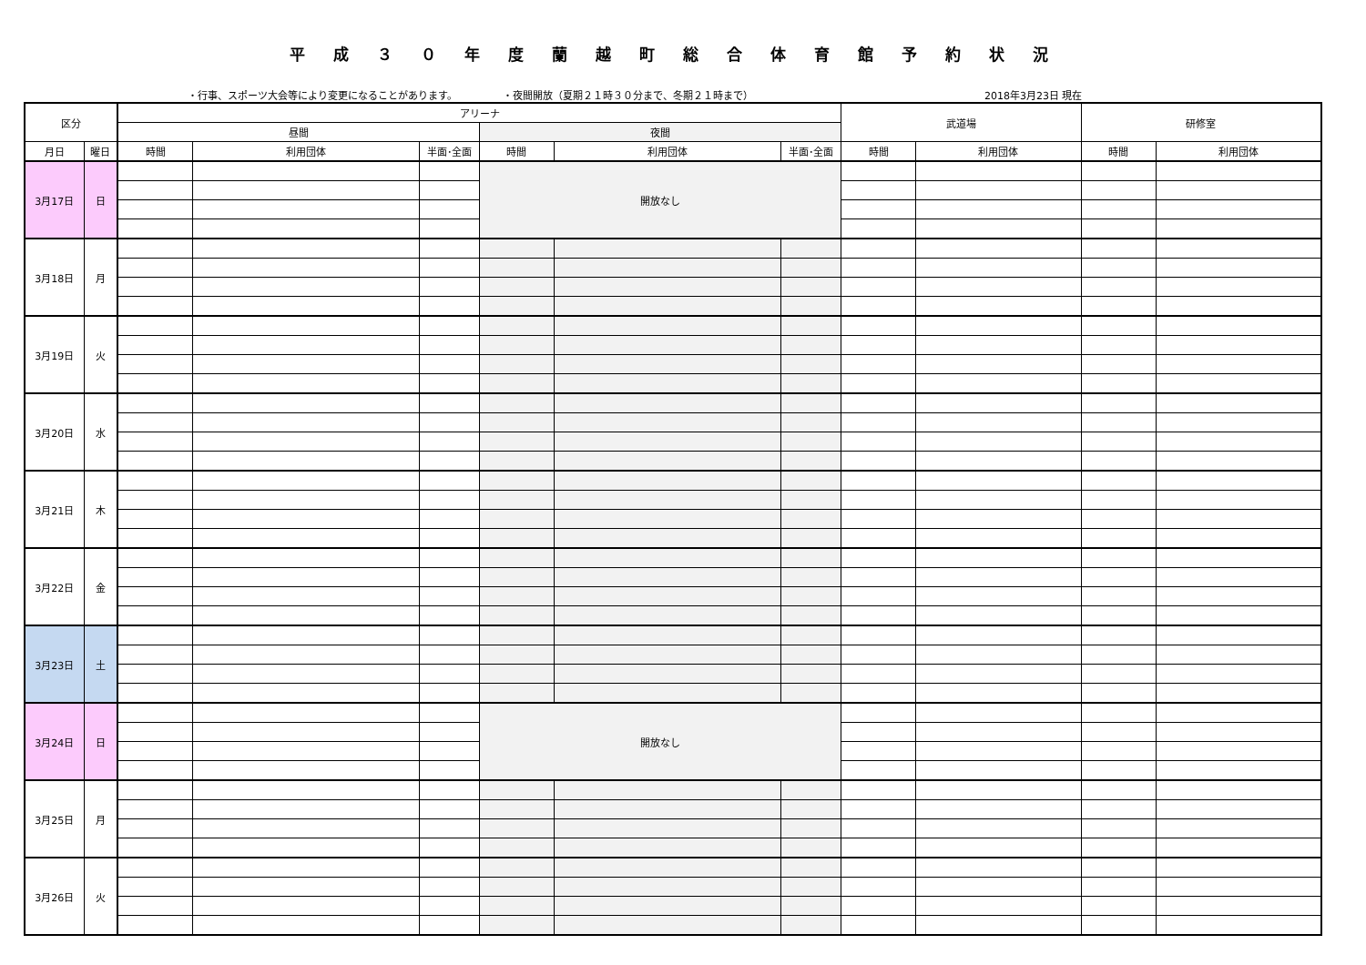平成３０年度蘭越町総合体育館予約状況
・行事、スポーツ大会等により変更になることがあります。 ・夜間開放（夏期２１時３０分まで、冬期２１時まで） 2018年3月23日 現在
| 区分 | | アリーナ | | | | | | 武道場 | | 研修室 | |
| --- | --- | --- | --- | --- | --- | --- | --- | --- | --- | --- | --- |
| | | 昼間 | | | 夜間 | | | | | | |
| 月日 | 曜日 | 時間 | 利用団体 | 半面･全面 | 時間 | 利用団体 | 半面･全面 | 時間 | 利用団体 | 時間 | 利用団体 |
| 3月17日 | 日 | | | | 開放なし | | | | | | |
| 3月18日 | 月 | | | | | | | | | | |
| 3月19日 | 火 | | | | | | | | | | |
| 3月20日 | 水 | | | | | | | | | | |
| 3月21日 | 木 | | | | | | | | | | |
| 3月22日 | 金 | | | | | | | | | | |
| 3月23日 | 土 | | | | | | | | | | |
| 3月24日 | 日 | | | | 開放なし | | | | | | |
| 3月25日 | 月 | | | | | | | | | | |
| 3月26日 | 火 | | | | | | | | | | |